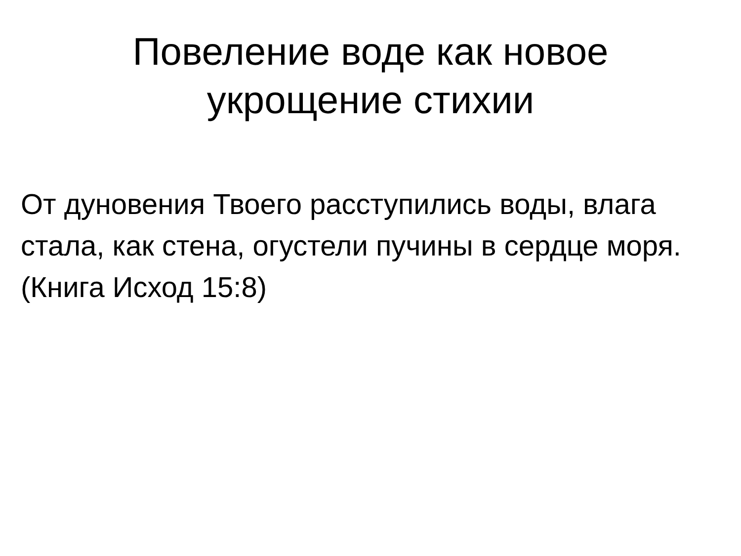Повеление воде как новое
укрощение стихии
От дуновения Твоего расступились воды, влага стала, как стена, огустели пучины в сердце моря. (Книга Исход 15:8)